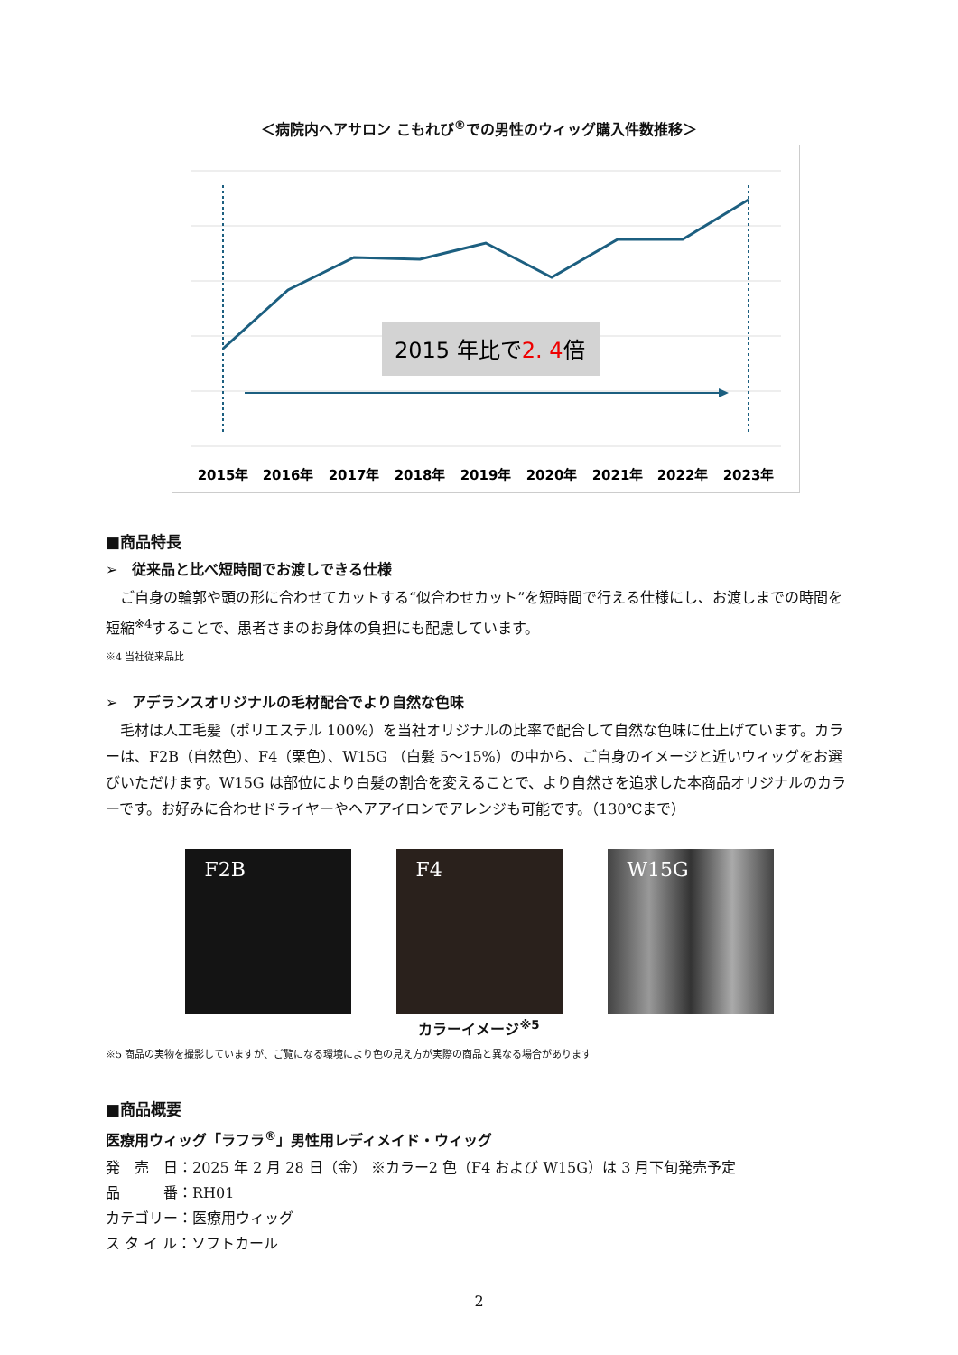＜病院内ヘアサロン こもれび<sup>®</sup>での男性のウィッグ購入件数推移＞
2015 年比で2. 4倍
2015年
2016年
2017年
2018年
2019年
2020年
2021年
2022年
2023年
■商品特長
➢　従来品と比べ短時間でお渡しできる仕様
ご自身の輪郭や頭の形に合わせてカットする“似合わせカット”を短時間で行える仕様にし、お渡しまでの時間を短縮<sup>※4</sup>することで、患者さまのお身体の負担にも配慮しています。
※4 当社従来品比
➢　アデランスオリジナルの毛材配合でより自然な色味
毛材は人工毛髪（ポリエステル 100%）を当社オリジナルの比率で配合して自然な色味に仕上げています。カラーは、F2B（自然色）、F4（栗色）、W15G （白髪 5～15%）の中から、ご自身のイメージと近いウィッグをお選びいただけます。W15G は部位により白髪の割合を変えることで、より自然さを追求した本商品オリジナルのカラーです。お好みに合わせドライヤーやヘアアイロンでアレンジも可能です。（130℃まで）
F2B F4 W15G
カラーイメージ<sup>※5</sup>
※5 商品の実物を撮影していますが、ご覧になる環境により色の見え方が実際の商品と異なる場合があります
■商品概要
医療用ウィッグ「ラフラ<sup>®</sup>」男性用レディメイド・ウィッグ
発　売　日：2025 年 2 月 28 日（金） ※カラー2 色（F4 および W15G）は 3 月下旬発売予定
品　　　番：RH01
カテゴリー：医療用ウィッグ
ス タ イ ル：ソフトカール
2